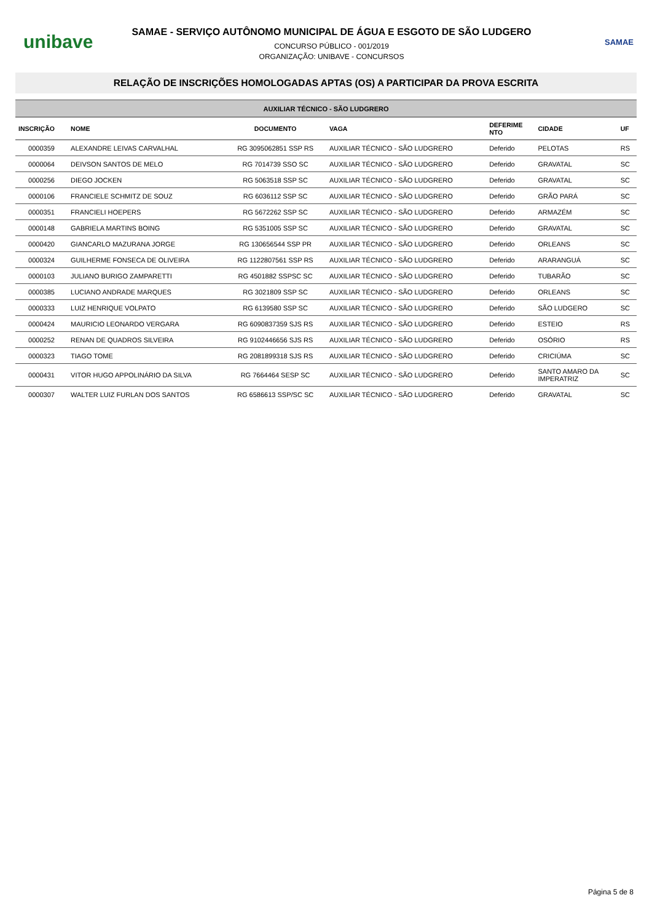unibave
SAMAE - SERVIÇO AUTÔNOMO MUNICIPAL DE ÁGUA E ESGOTO DE SÃO LUDGERO
CONCURSO PÚBLICO - 001/2019
ORGANIZAÇÃO: UNIBAVE - CONCURSOS
SAMAE
RELAÇÃO DE INSCRIÇÕES HOMOLOGADAS APTAS (OS) A PARTICIPAR DA PROVA ESCRITA
| AUXILIAR TÉCNICO - SÃO LUDGRERO | | | | | | |
| INSCRIÇÃO | NOME | DOCUMENTO | VAGA | DEFERIME NTO | CIDADE | UF |
| 0000359 | ALEXANDRE LEIVAS CARVALHAL | RG 3095062851 SSP RS | AUXILIAR TÉCNICO - SÃO LUDGRERO | Deferido | PELOTAS | RS |
| 0000064 | DEIVSON SANTOS DE MELO | RG 7014739 SSO SC | AUXILIAR TÉCNICO - SÃO LUDGRERO | Deferido | GRAVATAL | SC |
| 0000256 | DIEGO JOCKEN | RG 5063518 SSP SC | AUXILIAR TÉCNICO - SÃO LUDGRERO | Deferido | GRAVATAL | SC |
| 0000106 | FRANCIELE SCHMITZ DE SOUZ | RG 6036112 SSP SC | AUXILIAR TÉCNICO - SÃO LUDGRERO | Deferido | GRÃO PARÁ | SC |
| 0000351 | FRANCIELI HOEPERS | RG 5672262 SSP SC | AUXILIAR TÉCNICO - SÃO LUDGRERO | Deferido | ARMAZÉM | SC |
| 0000148 | GABRIELA MARTINS BOING | RG 5351005 SSP SC | AUXILIAR TÉCNICO - SÃO LUDGRERO | Deferido | GRAVATAL | SC |
| 0000420 | GIANCARLO MAZURANA JORGE | RG 130656544 SSP PR | AUXILIAR TÉCNICO - SÃO LUDGRERO | Deferido | ORLEANS | SC |
| 0000324 | GUILHERME FONSECA DE OLIVEIRA | RG 1122807561 SSP RS | AUXILIAR TÉCNICO - SÃO LUDGRERO | Deferido | ARARANGUÁ | SC |
| 0000103 | JULIANO BURIGO ZAMPARETTI | RG 4501882 SSPSC SC | AUXILIAR TÉCNICO - SÃO LUDGRERO | Deferido | TUBARÃO | SC |
| 0000385 | LUCIANO ANDRADE MARQUES | RG 3021809 SSP SC | AUXILIAR TÉCNICO - SÃO LUDGRERO | Deferido | ORLEANS | SC |
| 0000333 | LUIZ HENRIQUE VOLPATO | RG 6139580 SSP SC | AUXILIAR TÉCNICO - SÃO LUDGRERO | Deferido | SÃO LUDGERO | SC |
| 0000424 | MAURICIO LEONARDO VERGARA | RG 6090837359 SJS RS | AUXILIAR TÉCNICO - SÃO LUDGRERO | Deferido | ESTEIO | RS |
| 0000252 | RENAN DE QUADROS SILVEIRA | RG 9102446656 SJS RS | AUXILIAR TÉCNICO - SÃO LUDGRERO | Deferido | OSÓRIO | RS |
| 0000323 | TIAGO TOME | RG 2081899318 SJS RS | AUXILIAR TÉCNICO - SÃO LUDGRERO | Deferido | CRICIÚMA | SC |
| 0000431 | VITOR HUGO APPOLINÁRIO DA SILVA | RG 7664464 SESP SC | AUXILIAR TÉCNICO - SÃO LUDGRERO | Deferido | SANTO AMARO DA IMPERATRIZ | SC |
| 0000307 | WALTER LUIZ FURLAN DOS SANTOS | RG 6586613 SSP/SC SC | AUXILIAR TÉCNICO - SÃO LUDGRERO | Deferido | GRAVATAL | SC |
Página 5 de 8